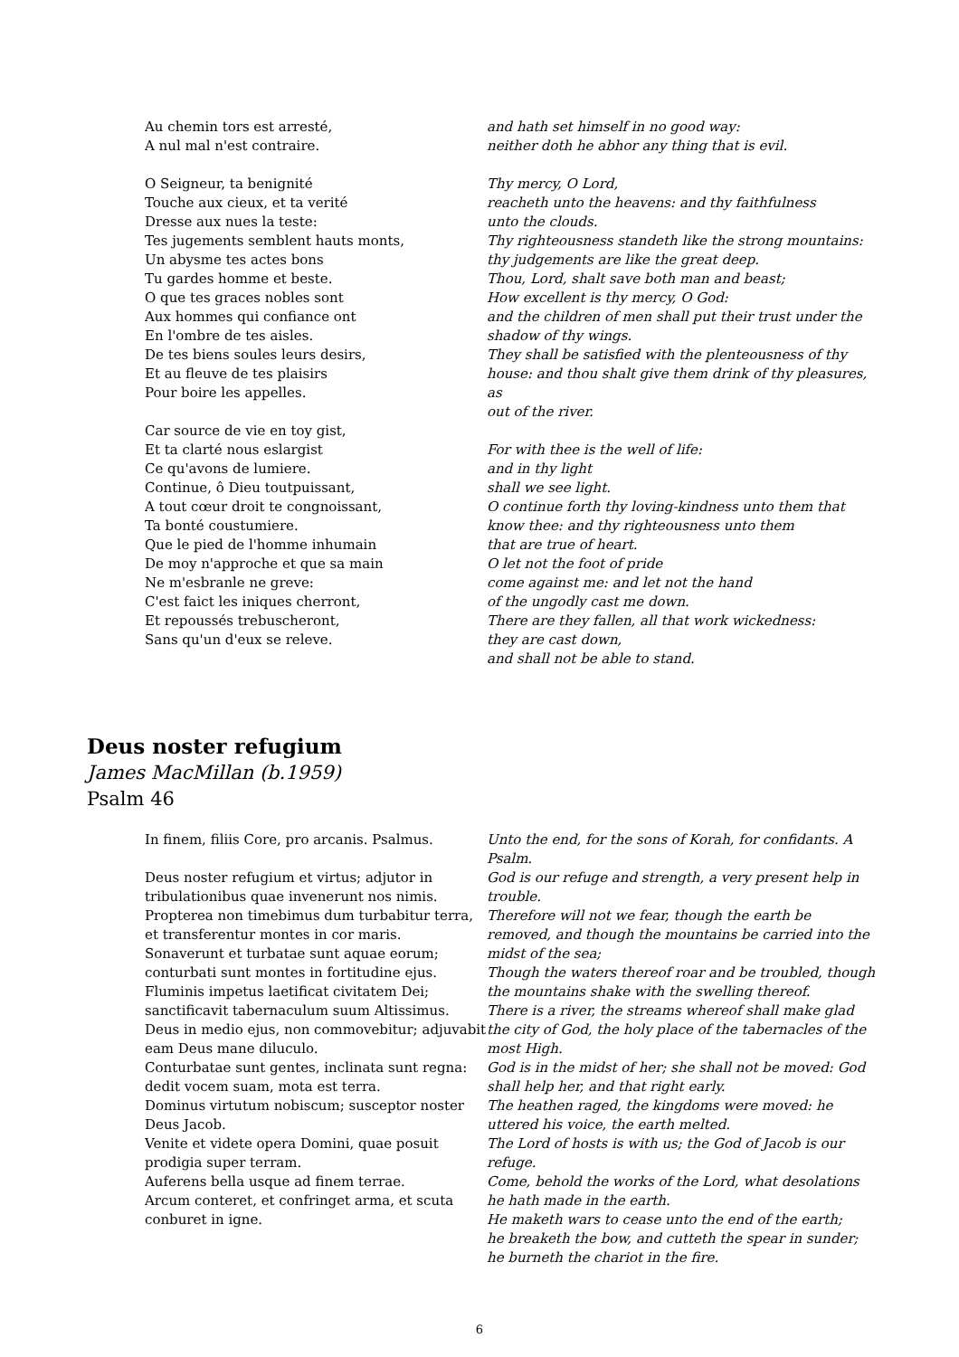Au chemin tors est arresté,
A nul mal n'est contraire.
O Seigneur, ta benignité
Touche aux cieux, et ta verité
Dresse aux nues la teste:
Tes jugements semblent hauts monts,
Un abysme tes actes bons
Tu gardes homme et beste.
O que tes graces nobles sont
Aux hommes qui confiance ont
En l'ombre de tes aisles.
De tes biens soules leurs desirs,
Et au fleuve de tes plaisirs
Pour boire les appelles.
Car source de vie en toy gist,
Et ta clarté nous eslargist
Ce qu'avons de lumiere.
Continue, ô Dieu toutpuissant,
A tout cœur droit te congnoissant,
Ta bonté coustumiere.
Que le pied de l'homme inhumain
De moy n'approche et que sa main
Ne m'esbranle ne greve:
C'est faict les iniques cherront,
Et repoussés trebuscheront,
Sans qu'un d'eux se releve.
and hath set himself in no good way:
neither doth he abhor any thing that is evil.
Thy mercy, O Lord,
reacheth unto the heavens: and thy faithfulness
unto the clouds.
Thy righteousness standeth like the strong mountains:
thy judgements are like the great deep.
Thou, Lord, shalt save both man and beast;
How excellent is thy mercy, O God:
and the children of men shall put their trust under the
shadow of thy wings.
They shall be satisfied with the plenteousness of thy
house: and thou shalt give them drink of thy pleasures, as
out of the river.
For with thee is the well of life:
and in thy light
shall we see light.
O continue forth thy loving-kindness unto them that
know thee: and thy righteousness unto them
that are true of heart.
O let not the foot of pride
come against me: and let not the hand
of the ungodly cast me down.
There are they fallen, all that work wickedness:
they are cast down,
and shall not be able to stand.
Deus noster refugium
James MacMillan (b.1959)
Psalm 46
In finem, filiis Core, pro arcanis. Psalmus.
Deus noster refugium et virtus; adjutor in tribulationibus quae invenerunt nos nimis. Propterea non timebimus dum turbabitur terra, et transferentur montes in cor maris.
Sonaverunt et turbatae sunt aquae eorum; conturbati sunt montes in fortitudine ejus. Fluminis impetus laetificat civitatem Dei; sanctificavit tabernaculum suum Altissimus.
Deus in medio ejus, non commovebitur; adjuvabit eam Deus mane diluculo.
Conturbatae sunt gentes, inclinata sunt regna: dedit vocem suam, mota est terra.
Dominus virtutum nobiscum; susceptor noster Deus Jacob.
Venite et videte opera Domini, quae posuit prodigia super terram.
Auferens bella usque ad finem terrae.
Arcum conteret, et confringet arma, et scuta conburet in igne.
Unto the end, for the sons of Korah, for confidants. A Psalm.
God is our refuge and strength, a very present help in trouble.
Therefore will not we fear, though the earth be removed, and though the mountains be carried into the midst of the sea;
Though the waters thereof roar and be troubled, though the mountains shake with the swelling thereof.
There is a river, the streams whereof shall make glad the city of God, the holy place of the tabernacles of the most High.
God is in the midst of her; she shall not be moved: God shall help her, and that right early.
The heathen raged, the kingdoms were moved: he uttered his voice, the earth melted.
The Lord of hosts is with us; the God of Jacob is our refuge.
Come, behold the works of the Lord, what desolations he hath made in the earth.
He maketh wars to cease unto the end of the earth;
he breaketh the bow, and cutteth the spear in sunder; he burneth the chariot in the fire.
6